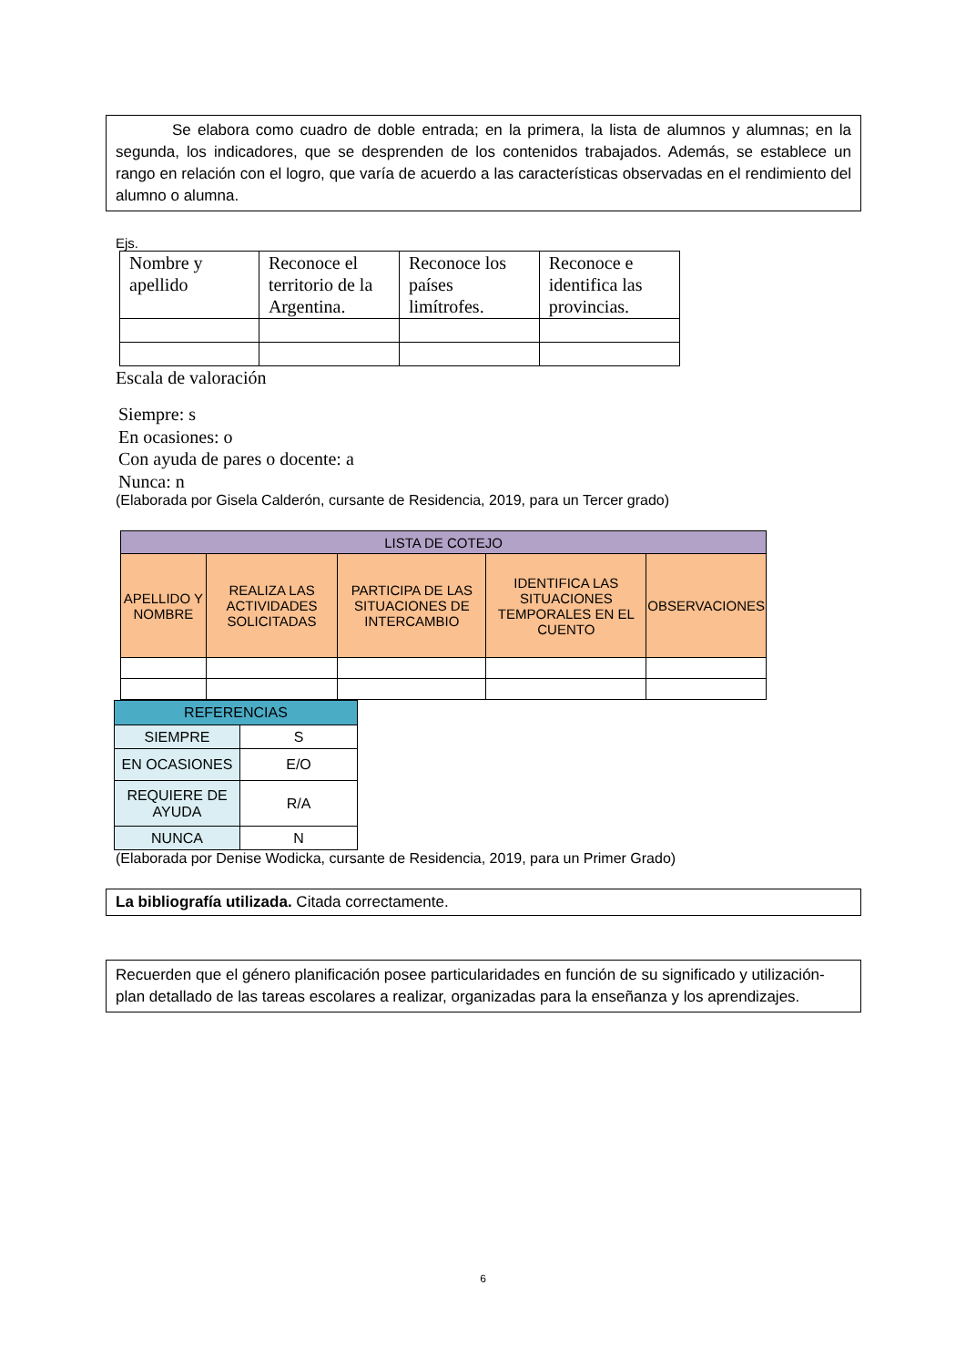Se elabora como cuadro de doble entrada; en la primera, la lista de alumnos y alumnas; en la segunda, los indicadores, que se desprenden de los contenidos trabajados. Además, se establece un rango en relación con el logro, que varía de acuerdo a las características observadas en el rendimiento del alumno o alumna.
Ejs.
| Nombre y apellido | Reconoce el territorio de la Argentina. | Reconoce los países limítrofes. | Reconoce e identifica las provincias. |
Escala de valoración
Siempre: s
En ocasiones: o
Con ayuda de pares o docente: a
Nunca: n
(Elaborada por Gisela Calderón, cursante de Residencia, 2019, para un Tercer grado)
| LISTA DE COTEJO | | | | |
| --- | --- | --- | --- | --- |
| APELLIDO Y NOMBRE | REALIZA LAS ACTIVIDADES SOLICITADAS | PARTICIPA DE LAS SITUACIONES DE INTERCAMBIO | IDENTIFICA LAS SITUACIONES TEMPORALES EN EL CUENTO | OBSERVACIONES |
| REFERENCIAS | |
| --- | --- |
| SIEMPRE | S |
| EN OCASIONES | E/O |
| REQUIERE DE AYUDA | R/A |
| NUNCA | N |
(Elaborada por Denise Wodicka, cursante de Residencia, 2019, para un Primer Grado)
La bibliografía utilizada. Citada correctamente.
Recuerden que el género planificación posee particularidades en función de su significado y utilización-plan detallado de las tareas escolares a realizar, organizadas para la enseñanza y los aprendizajes.
6